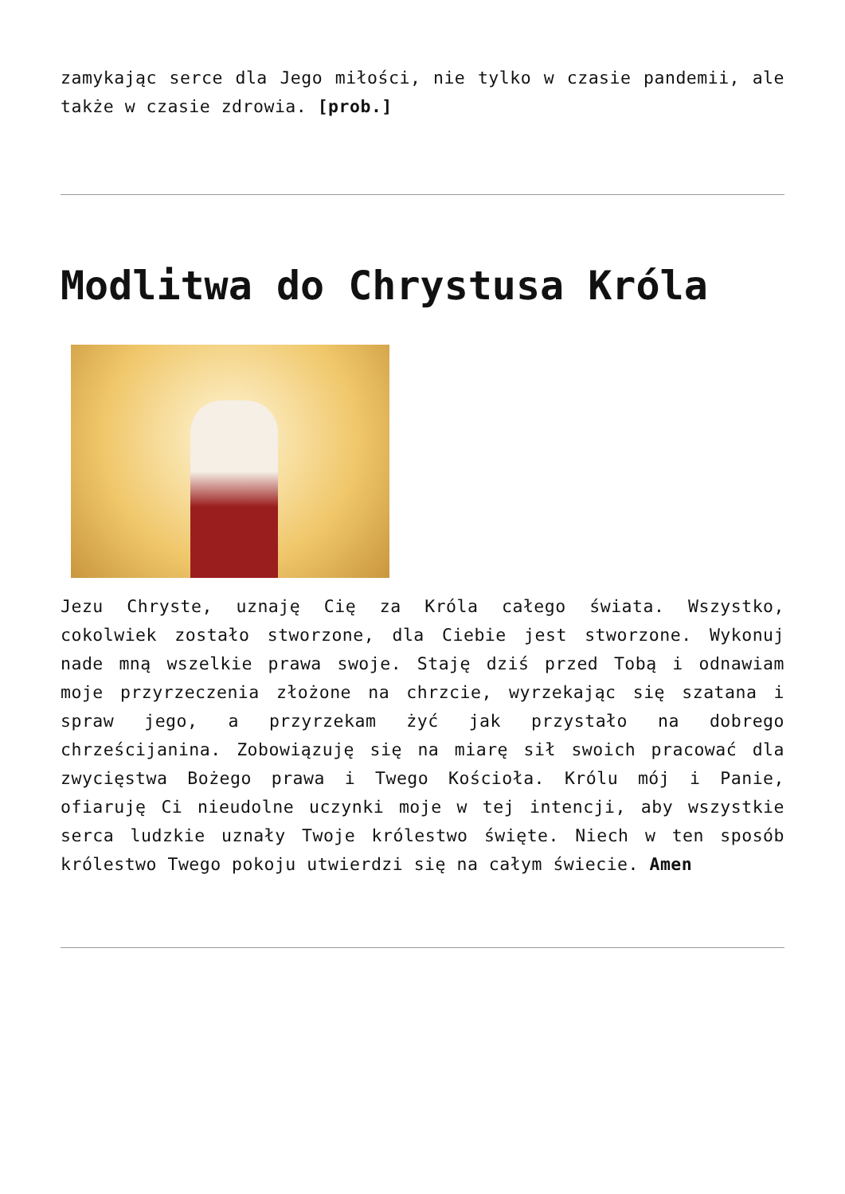zamykając serce dla Jego miłości, nie tylko w czasie pandemii, ale także w czasie zdrowia. [prob.]
Modlitwa do Chrystusa Króla
Jezu Chryste, uznaję Cię za Króla całego świata. Wszystko, cokolwiek zostało stworzone, dla Ciebie jest stworzone. Wykonuj nade mną wszelkie prawa swoje. Staję dziś przed Tobą i odnawiam moje przyrzeczenia złożone na chrzcie, wyrzekając się szatana i spraw jego, a przyrzekam żyć jak przystało na dobrego chrześcijanina. Zobowiązuję się na miarę sił swoich pracować dla zwycięstwa Bożego prawa i Twego Kościoła. Królu mój i Panie, ofiaruję Ci nieudolne uczynki moje w tej intencji, aby wszystkie serca ludzkie uznały Twoje królestwo święte. Niech w ten sposób królestwo Twego pokoju utwierdzi się na całym świecie. Amen